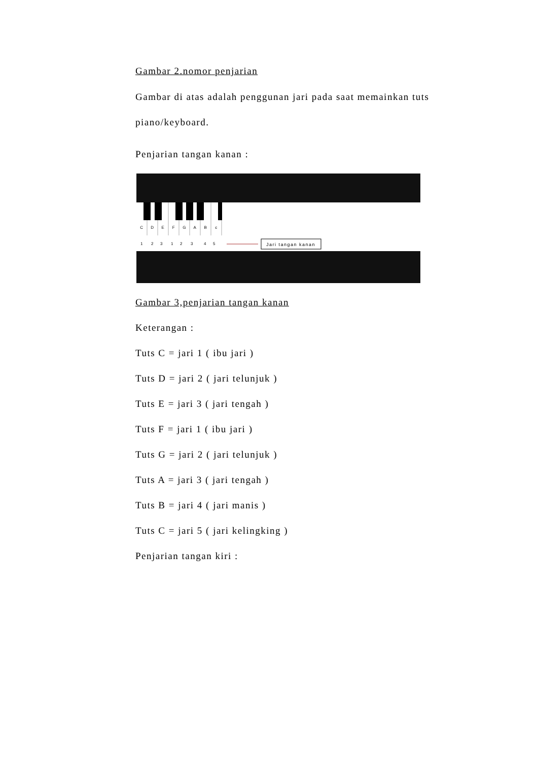Gambar 2.nomor penjarian
Gambar di atas adalah penggunan jari pada saat memainkan tuts piano/keyboard.
Penjarian tangan kanan :
C
D
E
F
G
A
B
c
1
2
3
1
2
3
4
5
Jari tangan kanan
Gambar 3,penjarian tangan kanan
Keterangan :
Tuts C = jari 1 ( ibu jari )
Tuts D = jari 2 ( jari telunjuk )
Tuts E = jari 3 ( jari tengah )
Tuts F = jari 1 ( ibu jari )
Tuts G = jari 2 ( jari telunjuk )
Tuts A = jari 3 ( jari tengah )
Tuts B = jari 4 ( jari manis )
Tuts C = jari 5 ( jari kelingking )
Penjarian tangan kiri :